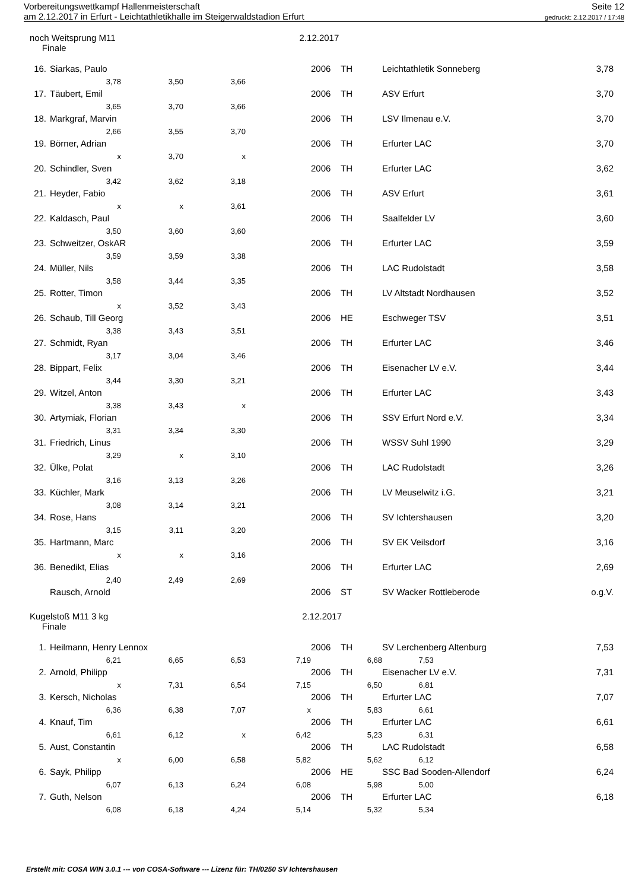Seite 12
gedruckt: 2.12.2017 / 17:48 Vorbereitungswettkampf Hallenmeisterschaft
am 2.12.2017 in Erfurt - Leichtathletikhalle im Steigerwaldstadion Erfurt
noch Weitsprung M11 2.12.2017
Finale
| 16. | Siarkas, Paulo | | | | 2006 | TH | Leichtathletik Sonneberg | 3,78 |
| | 3,78 | 3,50 | 3,66 | | | | | |
| 17. | Täubert, Emil | | | | 2006 | TH | ASV Erfurt | 3,70 |
| | 3,65 | 3,70 | 3,66 | | | | | |
| 18. | Markgraf, Marvin | | | | 2006 | TH | LSV Ilmenau e.V. | 3,70 |
| | 2,66 | 3,55 | 3,70 | | | | | |
| 19. | Börner, Adrian | | | | 2006 | TH | Erfurter LAC | 3,70 |
| | x | 3,70 | x | | | | | |
| 20. | Schindler, Sven | | | | 2006 | TH | Erfurter LAC | 3,62 |
| | 3,42 | 3,62 | 3,18 | | | | | |
| 21. | Heyder, Fabio | | | | 2006 | TH | ASV Erfurt | 3,61 |
| | x | x | 3,61 | | | | | |
| 22. | Kaldasch, Paul | | | | 2006 | TH | Saalfelder LV | 3,60 |
| | 3,50 | 3,60 | 3,60 | | | | | |
| 23. | Schweitzer, OskAR | | | | 2006 | TH | Erfurter LAC | 3,59 |
| | 3,59 | 3,59 | 3,38 | | | | | |
| 24. | Müller, Nils | | | | 2006 | TH | LAC Rudolstadt | 3,58 |
| | 3,58 | 3,44 | 3,35 | | | | | |
| 25. | Rotter, Timon | | | | 2006 | TH | LV Altstadt Nordhausen | 3,52 |
| | x | 3,52 | 3,43 | | | | | |
| 26. | Schaub, Till Georg | | | | 2006 | HE | Eschweger TSV | 3,51 |
| | 3,38 | 3,43 | 3,51 | | | | | |
| 27. | Schmidt, Ryan | | | | 2006 | TH | Erfurter LAC | 3,46 |
| | 3,17 | 3,04 | 3,46 | | | | | |
| 28. | Bippart, Felix | | | | 2006 | TH | Eisenacher LV e.V. | 3,44 |
| | 3,44 | 3,30 | 3,21 | | | | | |
| 29. | Witzel, Anton | | | | 2006 | TH | Erfurter LAC | 3,43 |
| | 3,38 | 3,43 | x | | | | | |
| 30. | Artymiak, Florian | | | | 2006 | TH | SSV Erfurt Nord e.V. | 3,34 |
| | 3,31 | 3,34 | 3,30 | | | | | |
| 31. | Friedrich, Linus | | | | 2006 | TH | WSSV Suhl 1990 | 3,29 |
| | 3,29 | x | 3,10 | | | | | |
| 32. | Ülke, Polat | | | | 2006 | TH | LAC Rudolstadt | 3,26 |
| | 3,16 | 3,13 | 3,26 | | | | | |
| 33. | Küchler, Mark | | | | 2006 | TH | LV Meuselwitz i.G. | 3,21 |
| | 3,08 | 3,14 | 3,21 | | | | | |
| 34. | Rose, Hans | | | | 2006 | TH | SV Ichtershausen | 3,20 |
| | 3,15 | 3,11 | 3,20 | | | | | |
| 35. | Hartmann, Marc | | | | 2006 | TH | SV EK Veilsdorf | 3,16 |
| | x | x | 3,16 | | | | | |
| 36. | Benedikt, Elias | | | | 2006 | TH | Erfurter LAC | 2,69 |
| | 2,40 | 2,49 | 2,69 | | | | | |
| | Rausch, Arnold | | | | 2006 | ST | SV Wacker Rottleberode | o.g.V. |
Kugelstoß M11 3 kg 2.12.2017
Finale
| 1. | Heilmann, Henry Lennox | | | | 2006 | TH | SV Lerchenberg Altenburg | 7,53 |
| | 6,21 | 6,65 | 6,53 | 7,19 | | 6,68 | 7,53 | |
| 2. | Arnold, Philipp | | | | 2006 | TH | Eisenacher LV e.V. | 7,31 |
| | x | 7,31 | 6,54 | 7,15 | | 6,50 | 6,81 | |
| 3. | Kersch, Nicholas | | | | 2006 | TH | Erfurter LAC | 7,07 |
| | 6,36 | 6,38 | 7,07 | x | | 5,83 | 6,61 | |
| 4. | Knauf, Tim | | | | 2006 | TH | Erfurter LAC | 6,61 |
| | 6,61 | 6,12 | x | 6,42 | | 5,23 | 6,31 | |
| 5. | Aust, Constantin | | | | 2006 | TH | LAC Rudolstadt | 6,58 |
| | x | 6,00 | 6,58 | 5,82 | | 5,62 | 6,12 | |
| 6. | Sayk, Philipp | | | | 2006 | HE | SSC Bad Sooden-Allendorf | 6,24 |
| | 6,07 | 6,13 | 6,24 | 6,08 | | 5,98 | 5,00 | |
| 7. | Guth, Nelson | | | | 2006 | TH | Erfurter LAC | 6,18 |
| | 6,08 | 6,18 | 4,24 | 5,14 | | 5,32 | 5,34 | |
Erstellt mit: COSA WIN 3.0.1 --- von COSA-Software --- Lizenz für: TH/0250 SV Ichtershausen